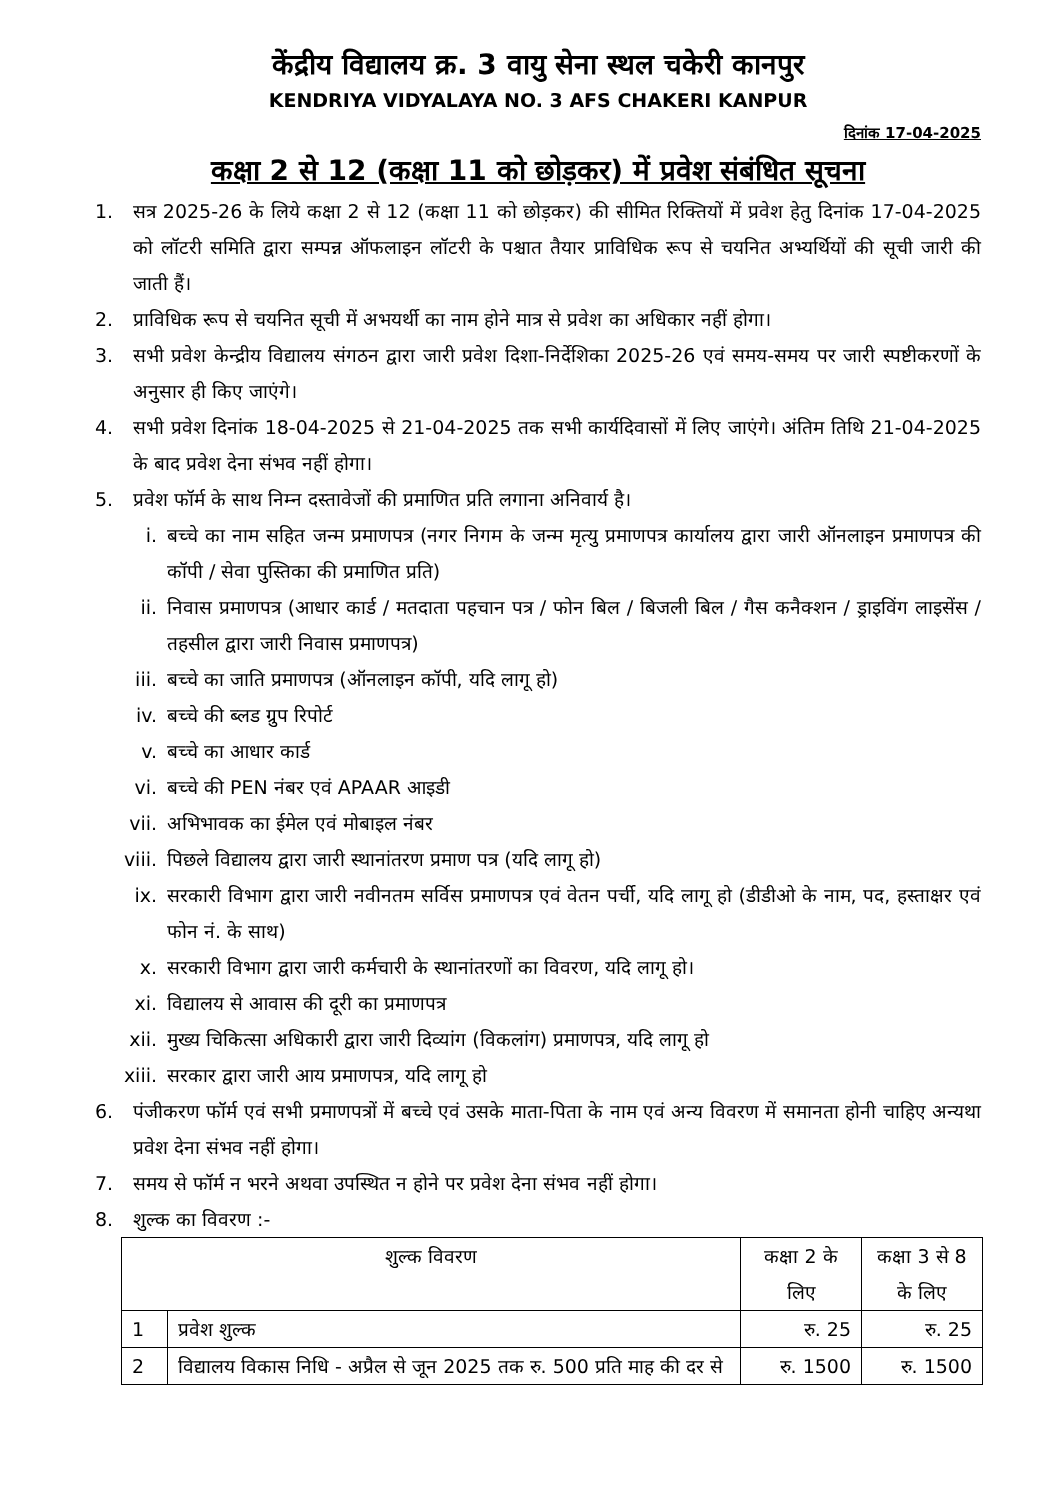केंद्रीय विद्यालय क्र. 3 वायु सेना स्थल चकेरी कानपुर
KENDRIYA VIDYALAYA NO. 3 AFS CHAKERI KANPUR
दिनांक 17-04-2025
कक्षा 2 से 12 (कक्षा 11 को छोड़कर) में प्रवेश संबंधित सूचना
1. सत्र 2025-26 के लिये कक्षा 2 से 12 (कक्षा 11 को छोड़कर) की सीमित रिक्तियों में प्रवेश हेतु दिनांक 17-04-2025 को लॉटरी समिति द्वारा सम्पन्न ऑफलाइन लॉटरी के पश्चात तैयार प्राविधिक रूप से चयनित अभ्यर्थियों की सूची जारी की जाती हैं।
2. प्राविधिक रूप से चयनित सूची में अभयर्थी का नाम होने मात्र से प्रवेश का अधिकार नहीं होगा।
3. सभी प्रवेश केन्द्रीय विद्यालय संगठन द्वारा जारी प्रवेश दिशा-निर्देशिका 2025-26 एवं समय-समय पर जारी स्पष्टीकरणों के अनुसार ही किए जाएंगे।
4. सभी प्रवेश दिनांक 18-04-2025 से 21-04-2025 तक सभी कार्यदिवासों में लिए जाएंगे। अंतिम तिथि 21-04-2025 के बाद प्रवेश देना संभव नहीं होगा।
5. प्रवेश फॉर्म के साथ निम्न दस्तावेजों की प्रमाणित प्रति लगाना अनिवार्य है।
i. बच्चे का नाम सहित जन्म प्रमाणपत्र (नगर निगम के जन्म मृत्यु प्रमाणपत्र कार्यालय द्वारा जारी ऑनलाइन प्रमाणपत्र की कॉपी / सेवा पुस्तिका की प्रमाणित प्रति)
ii. निवास प्रमाणपत्र (आधार कार्ड / मतदाता पहचान पत्र / फोन बिल / बिजली बिल / गैस कनैक्शन / ड्राइविंग लाइसेंस / तहसील द्वारा जारी निवास प्रमाणपत्र)
iii. बच्चे का जाति प्रमाणपत्र (ऑनलाइन कॉपी, यदि लागू हो)
iv. बच्चे की ब्लड ग्रुप रिपोर्ट
v. बच्चे का आधार कार्ड
vi. बच्चे की PEN नंबर एवं APAAR आइडी
vii. अभिभावक का ईमेल एवं मोबाइल नंबर
viii. पिछले विद्यालय द्वारा जारी स्थानांतरण प्रमाण पत्र (यदि लागू हो)
ix. सरकारी विभाग द्वारा जारी नवीनतम सर्विस प्रमाणपत्र एवं वेतन पर्ची, यदि लागू हो (डीडीओ के नाम, पद, हस्ताक्षर एवं फोन नं. के साथ)
x. सरकारी विभाग द्वारा जारी कर्मचारी के स्थानांतरणों का विवरण, यदि लागू हो।
xi. विद्यालय से आवास की दूरी का प्रमाणपत्र
xii. मुख्य चिकित्सा अधिकारी द्वारा जारी दिव्यांग (विकलांग) प्रमाणपत्र, यदि लागू हो
xiii. सरकार द्वारा जारी आय प्रमाणपत्र, यदि लागू हो
6. पंजीकरण फॉर्म एवं सभी प्रमाणपत्रों में बच्चे एवं उसके माता-पिता के नाम एवं अन्य विवरण में समानता होनी चाहिए अन्यथा प्रवेश देना संभव नहीं होगा।
7. समय से फॉर्म न भरने अथवा उपस्थित न होने पर प्रवेश देना संभव नहीं होगा।
8. शुल्क का विवरण :-
| शुल्क विवरण | | कक्षा 2 के लिए | कक्षा 3 से 8 के लिए |
| --- | --- | --- | --- |
| 1 | प्रवेश शुल्क | रु. 25 | रु. 25 |
| 2 | विद्यालय विकास निधि - अप्रैल से जून 2025 तक रु. 500 प्रति माह की दर से | रु. 1500 | रु. 1500 |